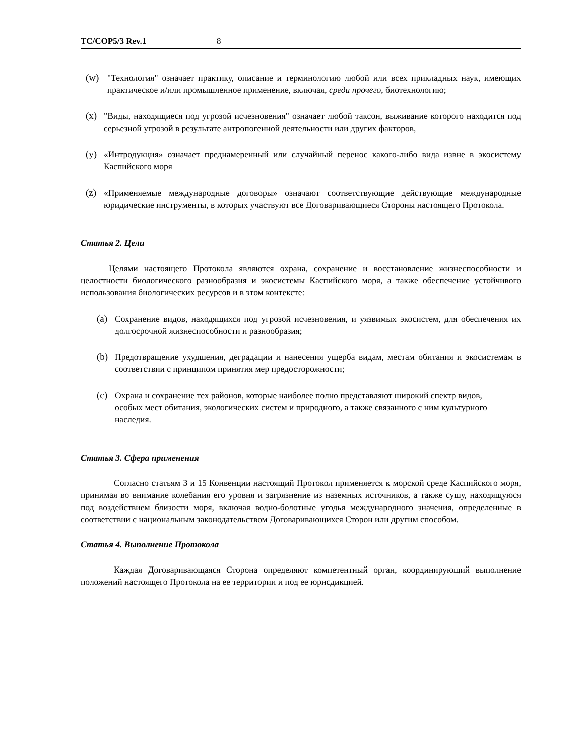TC/COP5/3 Rev.1 8
(w) "Технология" означает практику, описание и терминологию любой или всех прикладных наук, имеющих практическое и/или промышленное применение, включая, среди прочего, биотехнологию;
(x) "Виды, находящиеся под угрозой исчезновения" означает любой таксон, выживание которого находится под серьезной угрозой в результате антропогенной деятельности или других факторов,
(y) «Интродукция» означает преднамеренный или случайный перенос какого-либо вида извне в экосистему Каспийского моря
(z) «Применяемые международные договоры» означают соответствующие действующие международные юридические инструменты, в которых участвуют все Договаривающиеся Стороны настоящего Протокола.
Статья 2. Цели
Целями настоящего Протокола являются охрана, сохранение и восстановление жизнеспособности и целостности биологического разнообразия и экосистемы Каспийского моря, а также обеспечение устойчивого использования биологических ресурсов и в этом контексте:
(a) Сохранение видов, находящихся под угрозой исчезновения, и уязвимых экосистем, для обеспечения их долгосрочной жизнеспособности и разнообразия;
(b) Предотвращение ухудшения, деградации и нанесения ущерба видам, местам обитания и экосистемам в соответствии с принципом принятия мер предосторожности;
(c) Охрана и сохранение тех районов, которые наиболее полно представляют широкий спектр видов, особых мест обитания, экологических систем и природного, а также связанного с ним культурного наследия.
Статья 3. Сфера применения
Согласно статьям 3 и 15 Конвенции настоящий Протокол применяется к морской среде Каспийского моря, принимая во внимание колебания его уровня и загрязнение из наземных источников, а также сушу, находящуюся под воздействием близости моря, включая водно-болотные угодья международного значения, определенные в соответствии с национальным законодательством Договаривающихся Сторон или другим способом.
Статья 4. Выполнение Протокола
Каждая Договаривающаяся Сторона определяют компетентный орган, координирующий выполнение положений настоящего Протокола на ее территории и под ее юрисдикцией.